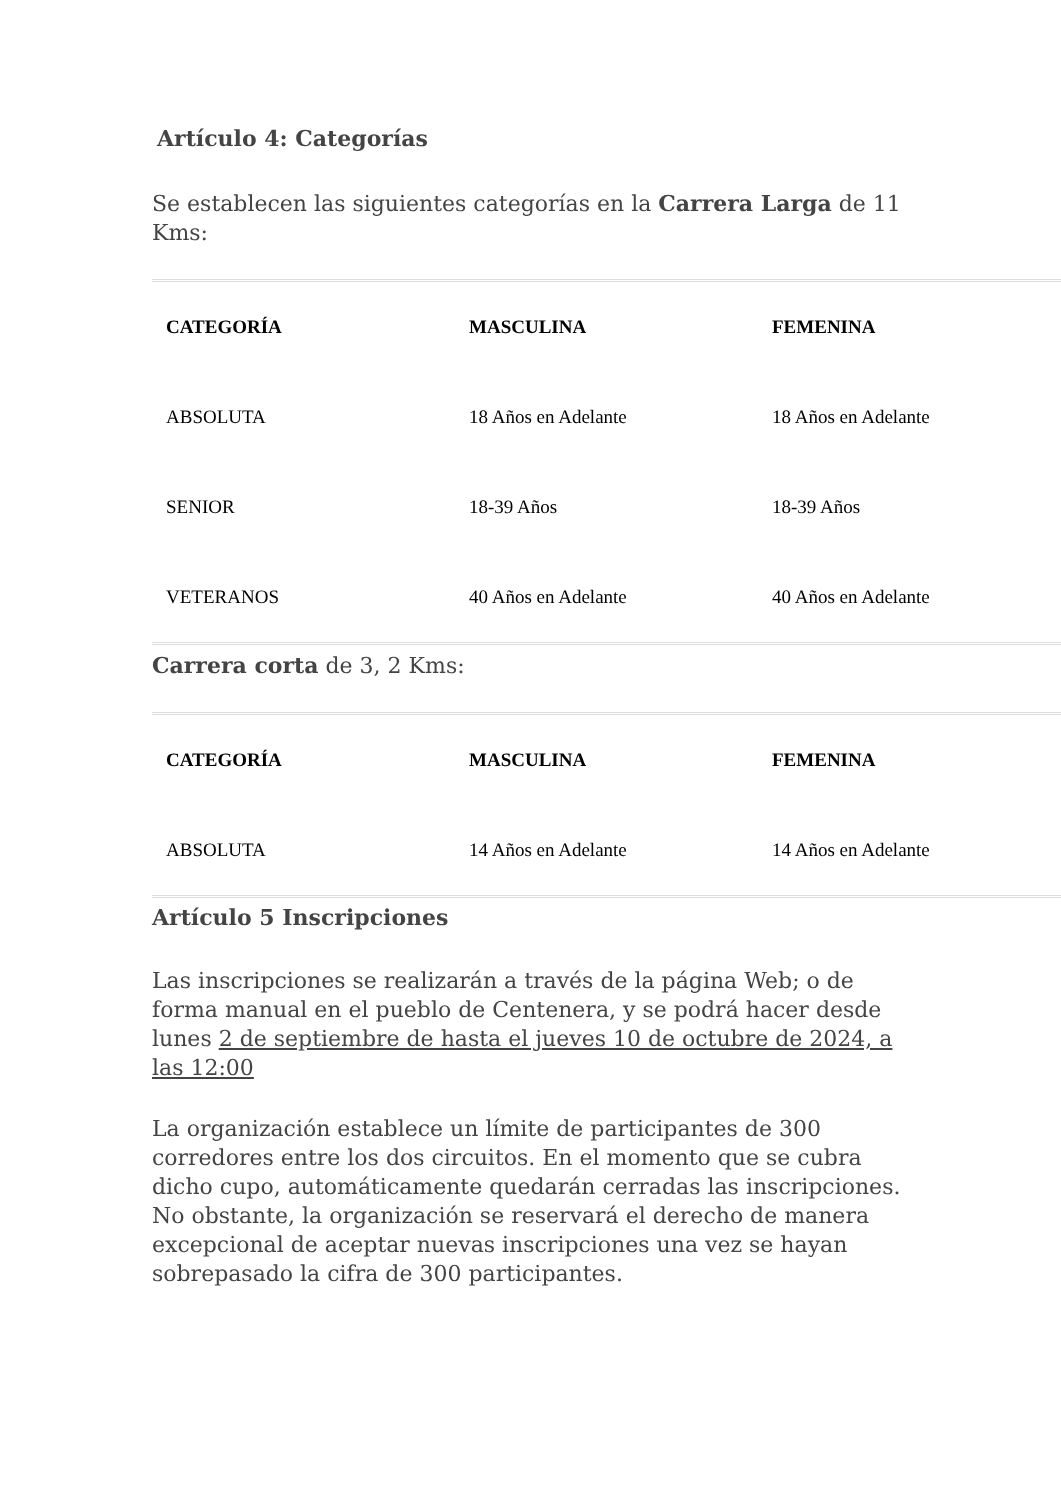Artículo 4: Categorías
Se establecen las siguientes categorías en la Carrera Larga de 11 Kms:
| CATEGORÍA | MASCULINA | FEMENINA |
| --- | --- | --- |
| ABSOLUTA | 18 Años en Adelante | 18 Años en Adelante |
| SENIOR | 18-39 Años | 18-39 Años |
| VETERANOS | 40 Años en Adelante | 40 Años en Adelante |
Carrera corta de 3, 2 Kms:
| CATEGORÍA | MASCULINA | FEMENINA |
| --- | --- | --- |
| ABSOLUTA | 14 Años en Adelante | 14 Años en Adelante |
Artículo 5 Inscripciones
Las inscripciones se realizarán a través de la página Web; o de forma manual en el pueblo de Centenera, y se podrá hacer desde lunes 2 de septiembre de hasta el jueves 10 de octubre de 2024, a las 12:00
La organización establece un límite de participantes de 300 corredores entre los dos circuitos. En el momento que se cubra dicho cupo, automáticamente quedarán cerradas las inscripciones. No obstante, la organización se reservará el derecho de manera excepcional de aceptar nuevas inscripciones una vez se hayan sobrepasado la cifra de 300 participantes.